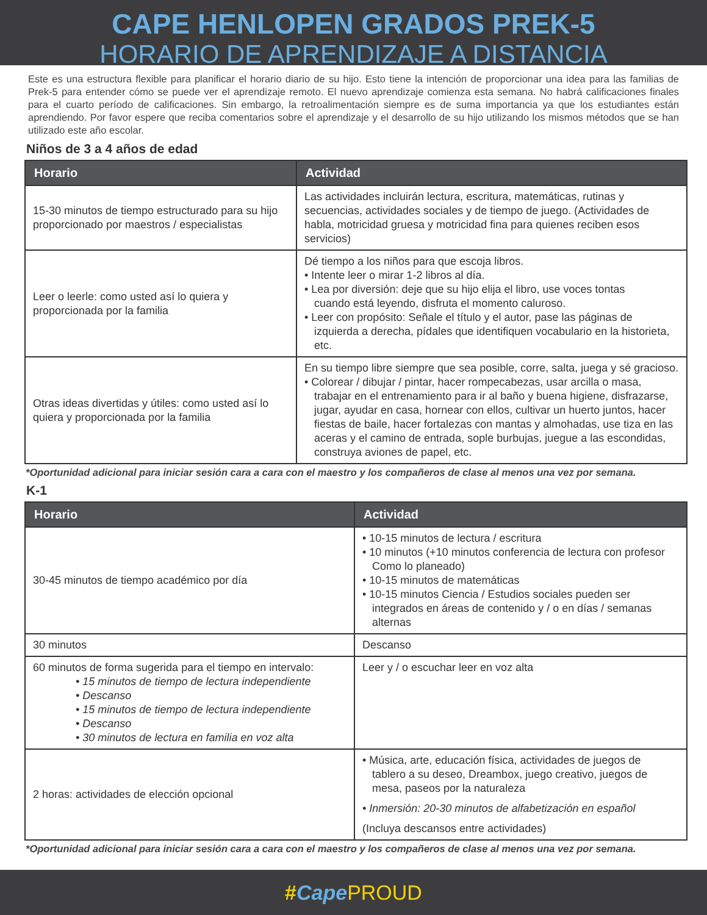CAPE HENLOPEN GRADOS PREK-5
HORARIO DE APRENDIZAJE A DISTANCIA
Este es una estructura flexible para planificar el horario diario de su hijo. Esto tiene la intención de proporcionar una idea para las familias de Prek-5 para entender cómo se puede ver el aprendizaje remoto. El nuevo aprendizaje comienza esta semana. No habrá calificaciones finales para el cuarto período de calificaciones. Sin embargo, la retroalimentación siempre es de suma importancia ya que los estudiantes están aprendiendo. Por favor espere que reciba comentarios sobre el aprendizaje y el desarrollo de su hijo utilizando los mismos métodos que se han utilizado este año escolar.
Niños de 3 a 4 años de edad
| Horario | Actividad |
| --- | --- |
| 15-30 minutos de tiempo estructurado para su hijo proporcionado por maestros / especialistas | Las actividades incluirán lectura, escritura, matemáticas, rutinas y secuencias, actividades sociales y de tiempo de juego. (Actividades de habla, motricidad gruesa y motricidad fina para quienes reciben esos servicios) |
| Leer o leerle: como usted así lo quiera y proporcionada por la familia | Dé tiempo a los niños para que escoja libros. • Intente leer o mirar 1-2 libros al día. • Lea por diversión: deje que su hijo elija el libro, use voces tontas cuando está leyendo, disfruta el momento caluroso. • Leer con propósito: Señale el título y el autor, pase las páginas de izquierda a derecha, pídales que identifiquen vocabulario en la historieta, etc. |
| Otras ideas divertidas y útiles: como usted así lo quiera y proporcionada por la familia | En su tiempo libre siempre que sea posible, corre, salta, juega y sé gracioso. • Colorear / dibujar / pintar, hacer rompecabezas, usar arcilla o masa, trabajar en el entrenamiento para ir al baño y buena higiene, disfrazarse, jugar, ayudar en casa, hornear con ellos, cultivar un huerto juntos, hacer fiestas de baile, hacer fortalezas con mantas y almohadas, use tiza en las aceras y el camino de entrada, sople burbujas, juegue a las escondidas, construya aviones de papel, etc. |
*Oportunidad adicional para iniciar sesión cara a cara con el maestro y los compañeros de clase al menos una vez por semana.
K-1
| Horario | Actividad |
| --- | --- |
| 30-45 minutos de tiempo académico por día | • 10-15 minutos de lectura / escritura • 10 minutos (+10 minutos conferencia de lectura con profesor Como lo planeado) • 10-15 minutos de matemáticas • 10-15 minutos Ciencia / Estudios sociales pueden ser integrados en áreas de contenido y / o en días / semanas alternas |
| 30 minutos | Descanso |
| 60 minutos de forma sugerida para el tiempo en intervalo: • 15 minutos de tiempo de lectura independiente • Descanso • 15 minutos de tiempo de lectura independiente • Descanso • 30 minutos de lectura en familia en voz alta | Leer y / o escuchar leer en voz alta |
| 2 horas: actividades de elección opcional | • Música, arte, educación física, actividades de juegos de tablero a su deseo, Dreambox, juego creativo, juegos de mesa, paseos por la naturaleza • Inmersión: 20-30 minutos de alfabetización en español (Incluya descansos entre actividades) |
*Oportunidad adicional para iniciar sesión cara a cara con el maestro y los compañeros de clase al menos una vez por semana.
#Cape PROUD